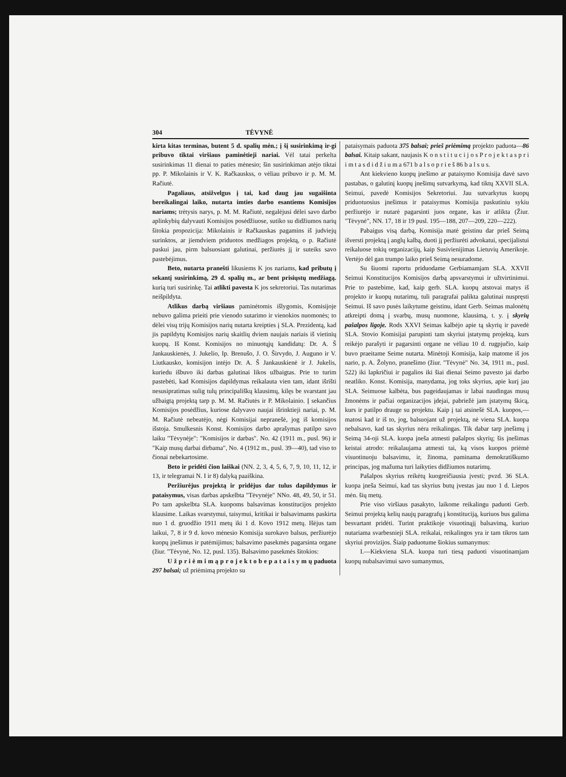304 TĖVYNĖ
kirta kitas terminas, butent 5 d. spalių mėn.; į šį susirinkimą ir-gi pribuvo tiktai viršiaus paminėtieji nariai. Vėl tatai perkelta susirinkimas 11 dienai to paties mėnesio; šin susirinkiman atėjo tiktai pp. P. Mikolainis ir V. K. Račkauskss, o vėliau pribuvo ir p. M. M. Račiutė.
Pagaliaus, atsižvelgus į tai, kad daug jau sugaišinta bereikalingai laiko, nutarta imties darbo esantiems Komisijos nariams; trėtysis narys, p. M. M. Račiutė, negalėjusi dėlei savo darbo aplinkybių dalyvauti Komisijos posėdžiuose, sutiko su didžiumos narių šitokia propozicija: Mikolainis ir Račkauskas pagamins iš judviejų surinktos, ar jiemdviem priduotos medžiagos projektą, o p. Račiutė paskui jau, pirm balsuosiant galutinai, peržiurės jį ir suteiks savo pastebėjimus.
Beto, nutarta pranešti likusiems K jos nariams, kad pributų į sekantį susirinkimą, 29 d. spalių m., ar bent prisiųstų medžiagą. kurią turi susirinkę. Tai atlikti pavesta K jos sekretoriui. Tas nutarimas neišpildyta.
Atlikus darbą viršiaus paminėtomis išlygomis, Komisijoje nebuvo galima prieiti prie vienodo sutarimo ir vienokios nuomonės; to dėlei visų trijų Komisijos narių nutarta kreipties į SLA. Prezidentą, kad jis papildytų Komisijos narių skaitlių dviem naujais nariais iš vietinių kuopų. Iš Konst. Komisijos no minuotųjų kandidatų: Dr. A. Š Jankauskienės, J. Jukelio, Ip. Brenušo, J. O. Širvydo, J. Auguno ir V. Liutkausko, komisijon intėjo Dr. A. Š Jankauskienė ir J. Jukelis, kuriedu išbuvo iki darbas galutinai likos užbaigtas. Prie to turim pastebėti, kad Komisijos dapildymas reikalauta vien tam, idant išrišti nesusipratimas sulig tulų principališkų klausimų, kilęs be svarstant jau užbaigtą projektą tarp p. M. M. Račiutės ir P. Mikolainio. Į sekančius Komisijos posėdžius, kuriose dalyvavo naujai išrinktieji nariai, p. M. M. Račiutė nebeatėjo, nėgi Komisijai nepranešė, jog iš komisijos išstoja. Smulkesnis Konst. Komisijos darbo aprašymas patilpo savo laiku "Tėvynėje": "Komisijos ir darbas". No. 42 (1911 m., pusl. 96) ir "Kaip musų darbai dirbama", No. 4 (1912 m., pusl. 39—40), tad viso to čionai nebekartosime.
Beto ir pridėti čion laiškai (NN. 2, 3, 4, 5, 6, 7, 9, 10, 11, 12, ir 13, ir telegramai N. I ir 8) dalyką paaiškina.
Peržiurėjus projektą ir pridėjus dar tulus dapildymus ir pataisymus, visas darbas apskelbta "Tėvynėje" NNo. 48, 49, 50, ir 51. Po tam apskelbta SLA. kuopoms balsavimas konstitucijos projekto klausime. Laikas svarstymui, taisymui, kritikai ir balsavimams paskirta nuo 1 d. gruodžio 1911 metų iki 1 d. Kovo 1912 metų. Išėjus tam laikui, 7, 8 ir 9 d. kovo mėnesio Komisija surokavo balsus, peržiurėjo kuopų įnešimus ir patėmijimus; balsavimo pasekmės pagarsinta organe (žiur. "Tėvynė, No. 12, pusl. 135). Balsavimo pasekmės šitokios:
U ž p r i ė m i m ą p r o j e k t o b e p a t a i s y m ų paduota 297 balsai; už priėmimą projekto su
pataisymais paduota 375 balsai; prieš priėmimą projekto paduota—86 balsai. Kitaip sakant, naujasis K o n s t i t u c i j o s P r o j e k t a s p r i i m t a s d i d ž i u m a 671 b a l s o p r i e š 86 b a l s u s.
Ant kiekvieno kuopų įnešimo ar pataisymo Komisija davė savo pastabas, o galutinį kuopų įnešimų sutvarkymą, kad tiktų XXVII SLA. Seimui, pavedė Komisijos Sekretoriui. Jau sutvarkytus kuopų priduotuosius įnešimus ir pataisymus Komisija paskutiniu sykiu peržiurėjo ir nutarė pagarsinti juos organe, kas ir atlikta (Žiur. "Tėvynė", NN. 17, 18 ir 19 pusl. 195—188, 207—209, 220—222).
Pabaigus visą darbą, Komisija matė geistinu dar prieš Seimą išversti projektą į anglų kalbą, duoti jį peržiurėti advokatui, specijalistui reikaluose tokių organizacijų, kaip Susivienijimas Lietuvių Amerikoje. Vertėjo dėl gan trumpo laiko prieš Seimą nesuradome.
Su šiuomi raportu priduodame Gerbiamamjam SLA. XXVII Seimui Konstitucijos Komisijos darbą apsvarstymui ir užtvirtinimui. Prie to pastebime, kad, kaip gerb. SLA. kuopų atstovai matys iš projekto ir kuopų nutarimų, tuli paragrafai palikta galutinai nuspręsti Seimui. Iš savo pusės laikytume geistinu, idant Gerb. Seimas malonėtų atkreipti domą į svarbų, musų nuomone, klausimą, t. y. į skyrių pašalpos ligoje. Rods XXVI Seimas kalbėjo apie tą skyrių ir pavedė SLA. Stovio Komisijai parupinti tam skyriui įstatymų projektą, kurs reikėjo parašyti ir pagarsinti organe ne vėliau 10 d. rugpjučio, kaip buvo praeitame Seime nutarta. Minėtoji Komisija, kaip matome iš jos nario, p. A. Žolyno, pranešimo (žiur. "Tėvynė" No. 34, 1911 m., pusl. 522) iki lapkričiui ir pagalios iki šiai dienai Seimo pavesto jai darbo neatliko. Konst. Komisija, manydama, jog toks skyrius, apie kurį jau SLA. Seimuose kalbėta, bus pageidaujamas ir labai naudingas musų žmonėms ir pačiai organizacijos įdejai, pabriežė jam įstatymų škicą, kurs ir patilpo drauge su projektu. Kaip į tai atsinešė SLA. kuopos,—matosi kad ir iš to, jog, balsuojant už projektą, nė viena SLA. kuopa nebalsavo, kad tas skyrius nėra reikalingas. Tik dabar tarp įnešimų į Seimą 34-oji SLA. kuopa įneša atmesti pašalpos skyrių; šis įnešimas keistai atrodo: reikalaujama atmesti tai, ką visos kuopos priėmė visuotinuoju balsavimu, ir, žinoma, paminama demokratiškumo principas, jog mažuma turi laikyties didžiumos nutarimų.
Pašalpos skyrius reikėtų kuogreičiausia įvesti; pvzd. 36 SLA. kuopa įneša Seimui, kad tas skyrius butų įvestas jau nuo 1 d. Liepos mėn. šių metų.
Prie viso viršiaus pasakyto, laikome reikalingu paduoti Gerb. Seimui projektą kelių naujų paragrafų į konstituciją, kuriuos bus galima besvartant pridėti. Turint praktikoje visuotinąjį balsavimą, kuriuo nutariama svarbesnieji SLA. reikalai, reikalingos yra ir tam tikros tam skyriui provizijos. Šiaip paduotume šiokius sumanymus:
I.—Kiekviena SLA. kuopa turi tiesą paduoti visuotinamjam kuopų nubalsavimui savo sumanymus,